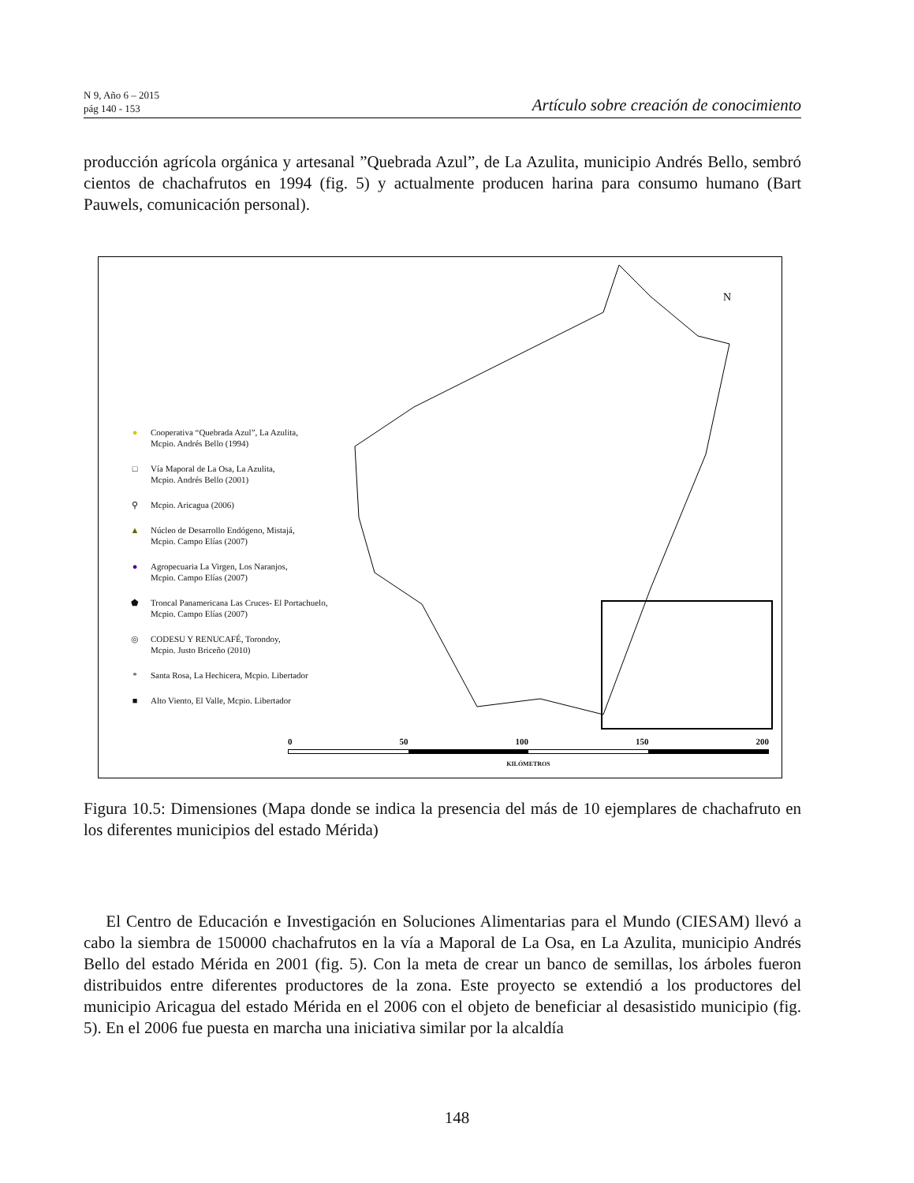N 9, Año 6 – 2015
pág 140 - 153
Artículo sobre creación de conocimiento
producción agrícola orgánica y artesanal ”Quebrada Azul”, de La Azulita, municipio Andrés Bello, sembró cientos de chachafrutos en 1994 (fig. 5) y actualmente producen harina para consumo humano (Bart Pauwels, comunicación personal).
N
● Cooperativa “Quebrada Azul”, La Azulita,
Mcpio. Andrés Bello (1994)
□ Vía Maporal de La Osa, La Azulita,
Mcpio. Andrés Bello (2001)
⚲ Mcpio. Aricagua (2006)
▲ Núcleo de Desarrollo Endógeno, Mistajá,
Mcpio. Campo Elías (2007)
● Agropecuaria La Virgen, Los Naranjos,
Mcpio. Campo Elías (2007)
⬟ Troncal Panamericana Las Cruces- El Portachuelo,
Mcpio. Campo Elías (2007)
◎ CODESU Y RENUCAFÉ, Torondoy,
Mcpio. Justo Briceño (2010)
* Santa Rosa, La Hechicera, Mcpio. Libertador
■ Alto Viento, El Valle, Mcpio. Libertador
0 50 100 150 200
KILÓMETROS
Figura 10.5: Dimensiones (Mapa donde se indica la presencia del más de 10 ejemplares de chachafruto en los diferentes municipios del estado Mérida)
El Centro de Educación e Investigación en Soluciones Alimentarias para el Mundo (CIESAM) llevó a cabo la siembra de 150000 chachafrutos en la vía a Maporal de La Osa, en La Azulita, municipio Andrés Bello del estado Mérida en 2001 (fig. 5). Con la meta de crear un banco de semillas, los árboles fueron distribuidos entre diferentes productores de la zona. Este proyecto se extendió a los productores del municipio Aricagua del estado Mérida en el 2006 con el objeto de beneficiar al desasistido municipio (fig. 5). En el 2006 fue puesta en marcha una iniciativa similar por la alcaldía
148